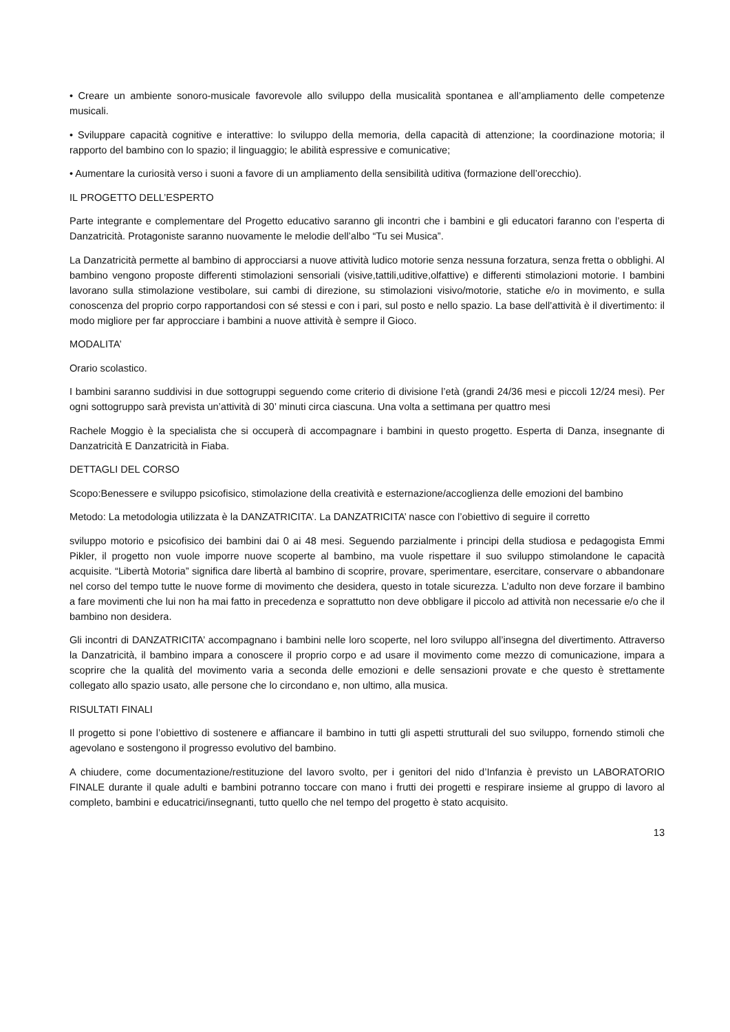• Creare un ambiente sonoro-musicale favorevole allo sviluppo della musicalità spontanea e all’ampliamento delle competenze musicali.
• Sviluppare capacità cognitive e interattive: lo sviluppo della memoria, della capacità di attenzione; la coordinazione motoria; il rapporto del bambino con lo spazio; il linguaggio; le abilità espressive e comunicative;
• Aumentare la curiosità verso i suoni a favore di un ampliamento della sensibilità uditiva (formazione dell’orecchio).
IL PROGETTO DELL’ESPERTO
Parte integrante e complementare del Progetto educativo saranno gli incontri che i bambini e gli educatori faranno con l’esperta di Danzatricità. Protagoniste saranno nuovamente le melodie dell’albo “Tu sei Musica”.
La Danzatricità permette al bambino di approcciarsi a nuove attività ludico motorie senza nessuna forzatura, senza fretta o obblighi. Al bambino vengono proposte differenti stimolazioni sensoriali (visive,tattili,uditive,olfattive) e differenti stimolazioni motorie. I bambini lavorano sulla stimolazione vestibolare, sui cambi di direzione, su stimolazioni visivo/motorie, statiche e/o in movimento, e sulla conoscenza del proprio corpo rapportandosi con sé stessi e con i pari, sul posto e nello spazio. La base dell’attività è il divertimento: il modo migliore per far approcciare i bambini a nuove attività è sempre il Gioco.
MODALITA’
Orario scolastico.
I bambini saranno suddivisi in due sottogruppi seguendo come criterio di divisione l’età (grandi 24/36 mesi e piccoli 12/24 mesi). Per ogni sottogruppo sarà prevista un’attività di 30’ minuti circa ciascuna. Una volta a settimana per quattro mesi
Rachele Moggio è la specialista che si occuperà di accompagnare i bambini in questo progetto. Esperta di Danza, insegnante di Danzatricità E Danzatricità in Fiaba.
DETTAGLI DEL CORSO
Scopo:Benessere e sviluppo psicofisico, stimolazione della creatività e esternazione/accoglienza delle emozioni del bambino
Metodo: La metodologia utilizzata è la DANZATRICITA’. La DANZATRICITA’ nasce con l’obiettivo di seguire il corretto
sviluppo motorio e psicofisico dei bambini dai 0 ai 48 mesi. Seguendo parzialmente i principi della studiosa e pedagogista Emmi Pikler, il progetto non vuole imporre nuove scoperte al bambino, ma vuole rispettare il suo sviluppo stimolandone le capacità acquisite. “Libertà Motoria” significa dare libertà al bambino di scoprire, provare, sperimentare, esercitare, conservare o abbandonare nel corso del tempo tutte le nuove forme di movimento che desidera, questo in totale sicurezza. L’adulto non deve forzare il bambino a fare movimenti che lui non ha mai fatto in precedenza e soprattutto non deve obbligare il piccolo ad attività non necessarie e/o che il bambino non desidera.
Gli incontri di DANZATRICITA’ accompagnano i bambini nelle loro scoperte, nel loro sviluppo all’insegna del divertimento. Attraverso la Danzatricità, il bambino impara a conoscere il proprio corpo e ad usare il movimento come mezzo di comunicazione, impara a scoprire che la qualità del movimento varia a seconda delle emozioni e delle sensazioni provate e che questo è strettamente collegato allo spazio usato, alle persone che lo circondano e, non ultimo, alla musica.
RISULTATI FINALI
Il progetto si pone l’obiettivo di sostenere e affiancare il bambino in tutti gli aspetti strutturali del suo sviluppo, fornendo stimoli che agevolano e sostengono il progresso evolutivo del bambino.
A chiudere, come documentazione/restituzione del lavoro svolto, per i genitori del nido d’Infanzia è previsto un LABORATORIO FINALE durante il quale adulti e bambini potranno toccare con mano i frutti dei progetti e respirare insieme al gruppo di lavoro al completo, bambini e educatrici/insegnanti, tutto quello che nel tempo del progetto è stato acquisito.
13